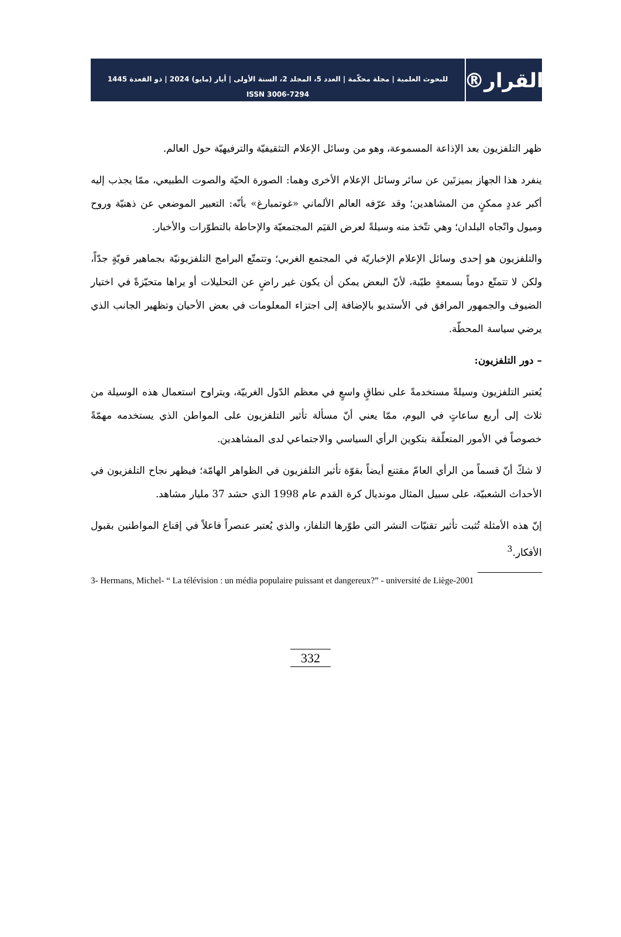القرار®
للبحوث العلمية | مجلة محكّمة | العدد 5، المجلد 2، السنة الأولى | أيار (مايو) 2024 | ذو القعدة 1445
ISSN 3006-7294
ظهر التلفزيون بعد الإذاعة المسموعة، وهو من وسائل الإعلام التثقيفيّة والترفيهيّة حول العالم.
ينفرد هذا الجهاز بميزتَين عن سائر وسائل الإعلام الأخرى وهما: الصورة الحيّة والصوت الطبيعي، ممّا يجذب إليه أكبر عددٍ ممكنٍ من المشاهدين؛ وقد عرّفه العالم الألماني «غوتمبارغ» بأنّه: التعبير الموضعي عن ذهنيّة وروح وميول واتّجاه البلدان؛ وهي تتّخذ منه وسيلةً لعرض القيَم المجتمعيّة والإحاطة بالتطوّرات والأخبار.
والتلفزيون هو إحدى وسائل الإعلام الإخباريّة في المجتمع الغربي؛ وتتمتّع البرامج التلفزيونيّة بجماهير قويّةٍ جدّاً، ولكن لا تتمتّع دوماً بسمعةٍ طيّبة، لأنّ البعض يمكن أن يكون غير راضٍ عن التحليلات أو يراها متحيّزةً في اختيار الضيوف والجمهور المرافق في الأستديو بالإضافة إلى اجتزاء المعلومات في بعض الأحيان وتظهير الجانب الذي يرضي سياسة المحطّة.
– دور التلفزيون:
يُعتبر التلفزيون وسيلةً مستخدمةً على نطاقٍ واسعٍ في معظم الدّول الغربيّة، ويتراوح استعمال هذه الوسيلة من ثلاث إلى أربع ساعاتٍ في اليوم، ممّا يعني أنّ مسألة تأثير التلفزيون على المواطن الذي يستخدمه مهمّةً خصوصاً في الأمور المتعلّقة بتكوين الرأي السياسي والاجتماعي لدى المشاهدين.
لا شكّ أنّ قسماً من الرأي العامّ مقتنع أيضاً بقوّة تأثير التلفزيون في الظواهر الهامّة؛ فيظهر نجاح التلفزيون في الأحداث الشعبيّة، على سبيل المثال مونديال كرة القدم عام 1998 الذي حشد 37 مليار مشاهد.
إنّ هذه الأمثلة تُثبت تأثير تقنيّات النشر التي طوّرها التلفاز، والذي يُعتبر عنصراً فاعلاً في إقناع المواطنين بقبول الأفكار.<sup>3</sup>
3- Hermans, Michel- “ La télévision : un média populaire puissant et dangereux?” - université de Liège-2001
332